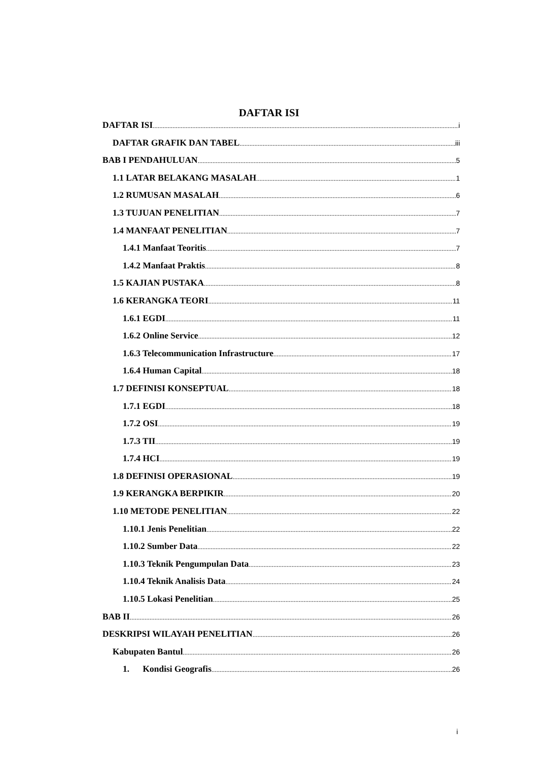DAFTAR ISI
DAFTAR ISI i
DAFTAR GRAFIK DAN TABEL iii
BAB I PENDAHULUAN 5
1.1 LATAR BELAKANG MASALAH 1
1.2 RUMUSAN MASALAH 6
1.3 TUJUAN PENELITIAN 7
1.4 MANFAAT PENELITIAN 7
1.4.1 Manfaat Teoritis 7
1.4.2 Manfaat Praktis 8
1.5 KAJIAN PUSTAKA 8
1.6 KERANGKA TEORI 11
1.6.1 EGDI 11
1.6.2 Online Service 12
1.6.3 Telecommunication Infrastructure 17
1.6.4 Human Capital 18
1.7 DEFINISI KONSEPTUAL 18
1.7.1 EGDI 18
1.7.2 OSI 19
1.7.3 TII 19
1.7.4 HCI 19
1.8 DEFINISI OPERASIONAL 19
1.9 KERANGKA BERPIKIR 20
1.10 METODE PENELITIAN 22
1.10.1 Jenis Penelitian 22
1.10.2 Sumber Data 22
1.10.3 Teknik Pengumpulan Data 23
1.10.4 Teknik Analisis Data 24
1.10.5 Lokasi Penelitian 25
BAB II 26
DESKRIPSI WILAYAH PENELITIAN 26
Kabupaten Bantul 26
1. Kondisi Geografis 26
i